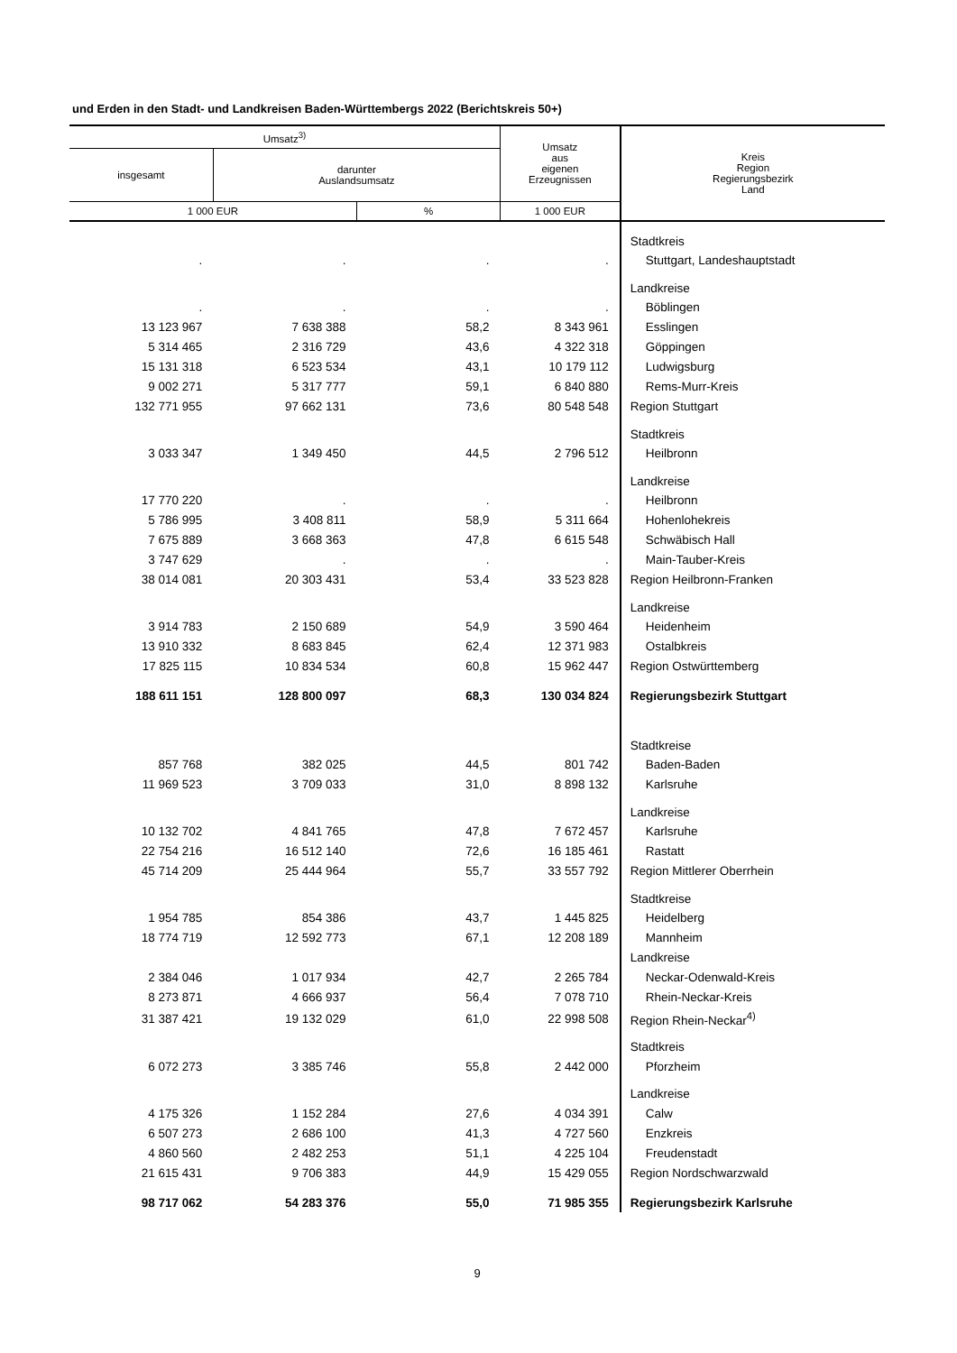und Erden in den Stadt- und Landkreisen Baden-Württembergs 2022 (Berichtskreis 50+)
| Umsatz<sup>3)</sup> | | | Umsatz aus eigenen Erzeugnissen | Kreis Region Regierungsbezirk Land |
| insgesamt | darunter Auslandsumsatz | | | |
| 1 000 EUR | | % | 1 000 EUR | |
| | | | | Stadtkreis |
| . | . | . | . | Stuttgart, Landeshauptstadt |
| | | | | Landkreise |
| . | . | . | . | Böblingen |
| 13 123 967 | 7 638 388 | 58,2 | 8 343 961 | Esslingen |
| 5 314 465 | 2 316 729 | 43,6 | 4 322 318 | Göppingen |
| 15 131 318 | 6 523 534 | 43,1 | 10 179 112 | Ludwigsburg |
| 9 002 271 | 5 317 777 | 59,1 | 6 840 880 | Rems-Murr-Kreis |
| 132 771 955 | 97 662 131 | 73,6 | 80 548 548 | Region Stuttgart |
| | | | | Stadtkreis |
| 3 033 347 | 1 349 450 | 44,5 | 2 796 512 | Heilbronn |
| | | | | Landkreise |
| 17 770 220 | . | . | . | Heilbronn |
| 5 786 995 | 3 408 811 | 58,9 | 5 311 664 | Hohenlohekreis |
| 7 675 889 | 3 668 363 | 47,8 | 6 615 548 | Schwäbisch Hall |
| 3 747 629 | . | . | . | Main-Tauber-Kreis |
| 38 014 081 | 20 303 431 | 53,4 | 33 523 828 | Region Heilbronn-Franken |
| | | | | Landkreise |
| 3 914 783 | 2 150 689 | 54,9 | 3 590 464 | Heidenheim |
| 13 910 332 | 8 683 845 | 62,4 | 12 371 983 | Ostalbkreis |
| 17 825 115 | 10 834 534 | 60,8 | 15 962 447 | Region Ostwürttemberg |
| 188 611 151 | 128 800 097 | 68,3 | 130 034 824 | Regierungsbezirk Stuttgart |
| | | | | Stadtkreise |
| 857 768 | 382 025 | 44,5 | 801 742 | Baden-Baden |
| 11 969 523 | 3 709 033 | 31,0 | 8 898 132 | Karlsruhe |
| | | | | Landkreise |
| 10 132 702 | 4 841 765 | 47,8 | 7 672 457 | Karlsruhe |
| 22 754 216 | 16 512 140 | 72,6 | 16 185 461 | Rastatt |
| 45 714 209 | 25 444 964 | 55,7 | 33 557 792 | Region Mittlerer Oberrhein |
| | | | | Stadtkreise |
| 1 954 785 | 854 386 | 43,7 | 1 445 825 | Heidelberg |
| 18 774 719 | 12 592 773 | 67,1 | 12 208 189 | Mannheim |
| | | | | Landkreise |
| 2 384 046 | 1 017 934 | 42,7 | 2 265 784 | Neckar-Odenwald-Kreis |
| 8 273 871 | 4 666 937 | 56,4 | 7 078 710 | Rhein-Neckar-Kreis |
| 31 387 421 | 19 132 029 | 61,0 | 22 998 508 | Region Rhein-Neckar<sup>4)</sup> |
| | | | | Stadtkreis |
| 6 072 273 | 3 385 746 | 55,8 | 2 442 000 | Pforzheim |
| | | | | Landkreise |
| 4 175 326 | 1 152 284 | 27,6 | 4 034 391 | Calw |
| 6 507 273 | 2 686 100 | 41,3 | 4 727 560 | Enzkreis |
| 4 860 560 | 2 482 253 | 51,1 | 4 225 104 | Freudenstadt |
| 21 615 431 | 9 706 383 | 44,9 | 15 429 055 | Region Nordschwarzwald |
| 98 717 062 | 54 283 376 | 55,0 | 71 985 355 | Regierungsbezirk Karlsruhe |
9